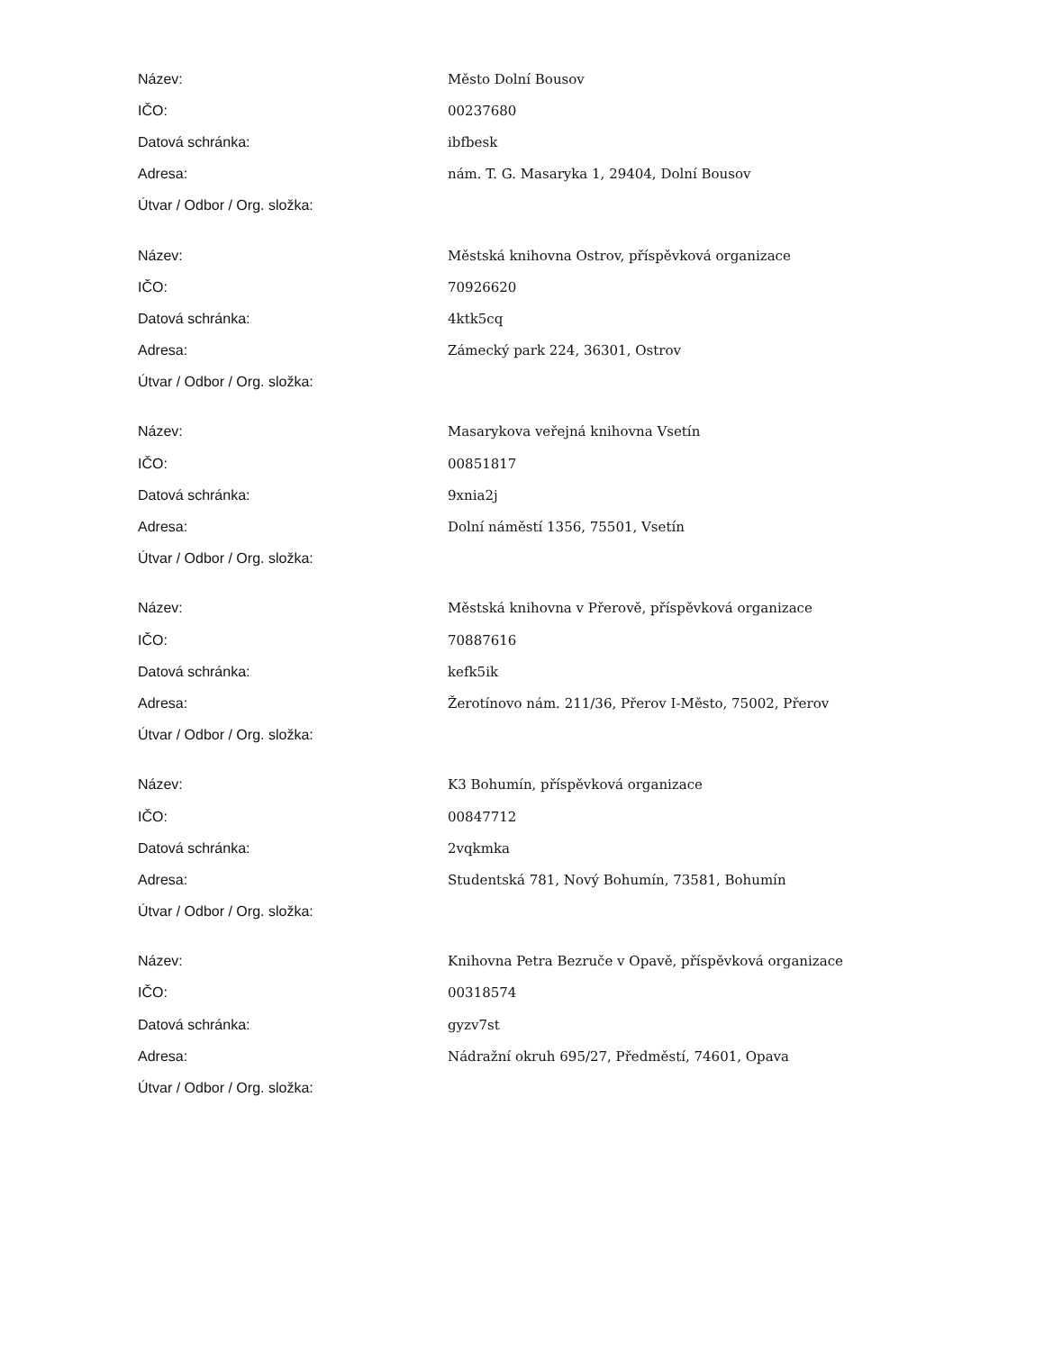| Název: | Město Dolní Bousov |
| IČO: | 00237680 |
| Datová schránka: | ibfbesk |
| Adresa: | nám. T. G. Masaryka 1, 29404, Dolní Bousov |
| Útvar / Odbor / Org. složka: | |
| Název: | Městská knihovna Ostrov, příspěvková organizace |
| IČO: | 70926620 |
| Datová schránka: | 4ktk5cq |
| Adresa: | Zámecký park 224, 36301, Ostrov |
| Útvar / Odbor / Org. složka: | |
| Název: | Masarykova veřejná knihovna Vsetín |
| IČO: | 00851817 |
| Datová schránka: | 9xnia2j |
| Adresa: | Dolní náměstí 1356, 75501, Vsetín |
| Útvar / Odbor / Org. složka: | |
| Název: | Městská knihovna v Přerově, příspěvková organizace |
| IČO: | 70887616 |
| Datová schránka: | kefk5ik |
| Adresa: | Žerotínovo nám. 211/36, Přerov I-Město, 75002, Přerov |
| Útvar / Odbor / Org. složka: | |
| Název: | K3 Bohumín, příspěvková organizace |
| IČO: | 00847712 |
| Datová schránka: | 2vqkmka |
| Adresa: | Studentská 781, Nový Bohumín, 73581, Bohumín |
| Útvar / Odbor / Org. složka: | |
| Název: | Knihovna Petra Bezruče v Opavě, příspěvková organizace |
| IČO: | 00318574 |
| Datová schránka: | gyzv7st |
| Adresa: | Nádražní okruh 695/27, Předměstí, 74601, Opava |
| Útvar / Odbor / Org. složka: | |